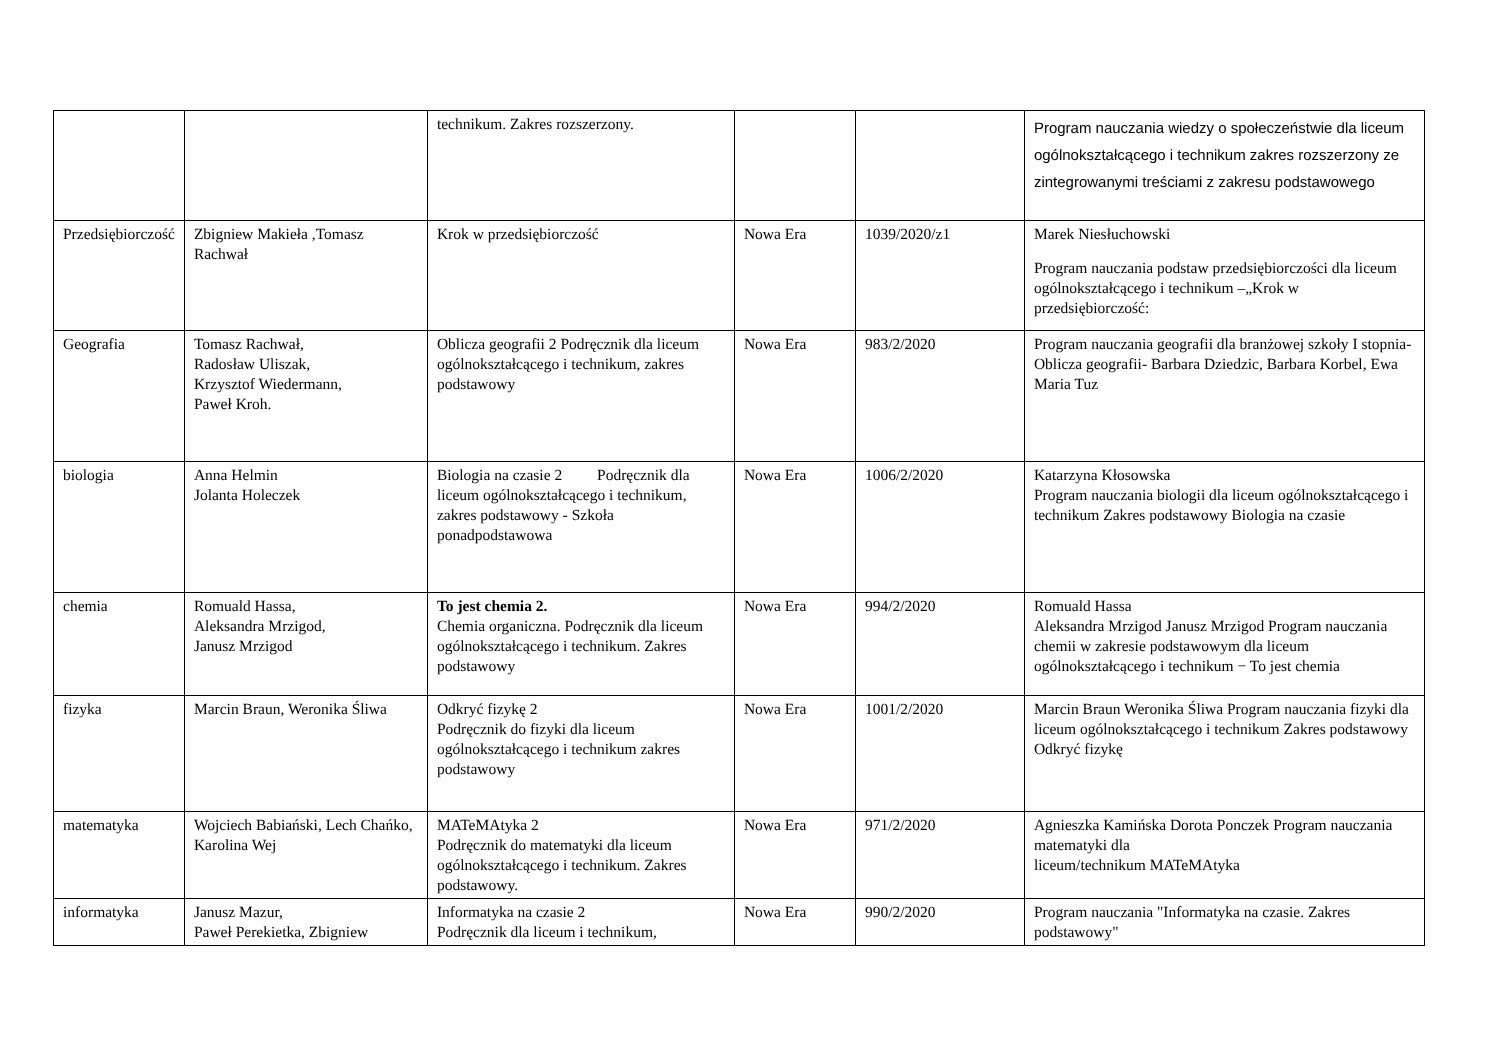| | | technikum. Zakres rozszerzony. | | | Program nauczania wiedzy o społeczeństwie dla liceum ogólnokształcącego i technikum zakres rozszerzony ze zintegrowanymi treściami z zakresu podstawowego |
| Przedsiębiorczość | Zbigniew Makieła ,Tomasz Rachwał | Krok w przedsiębiorczość | Nowa Era | 1039/2020/z1 | Marek Niesłuchowski Program nauczania podstaw przedsiębiorczości dla liceum ogólnokształcącego i technikum –„Krok w przedsiębiorczość: |
| Geografia | Tomasz Rachwał, Radosław Uliszak, Krzysztof Wiedermann, Paweł Kroh. | Oblicza geografii 2 Podręcznik dla liceum ogólnokształcącego i technikum, zakres podstawowy | Nowa Era | 983/2/2020 | Program nauczania geografii dla branżowej szkoły I stopnia- Oblicza geografii- Barbara Dziedzic, Barbara Korbel, Ewa Maria Tuz |
| biologia | Anna Helmin Jolanta Holeczek | Biologia na czasie 2 Podręcznik dla liceum ogólnokształcącego i technikum, zakres podstawowy - Szkoła ponadpodstawowa | Nowa Era | 1006/2/2020 | Katarzyna Kłosowska Program nauczania biologii dla liceum ogólnokształcącego i technikum Zakres podstawowy Biologia na czasie |
| chemia | Romuald Hassa, Aleksandra Mrzigod, Janusz Mrzigod | To jest chemia 2. Chemia organiczna. Podręcznik dla liceum ogólnokształcącego i technikum. Zakres podstawowy | Nowa Era | 994/2/2020 | Romuald Hassa Aleksandra Mrzigod Janusz Mrzigod Program nauczania chemii w zakresie podstawowym dla liceum ogólnokształcącego i technikum − To jest chemia |
| fizyka | Marcin Braun, Weronika Śliwa | Odkryć fizykę 2 Podręcznik do fizyki dla liceum ogólnokształcącego i technikum zakres podstawowy | Nowa Era | 1001/2/2020 | Marcin Braun Weronika Śliwa Program nauczania fizyki dla liceum ogólnokształcącego i technikum Zakres podstawowy Odkryć fizykę |
| matematyka | Wojciech Babiański, Lech Chańko, Karolina Wej | MATeMAtyka 2 Podręcznik do matematyki dla liceum ogólnokształcącego i technikum. Zakres podstawowy. | Nowa Era | 971/2/2020 | Agnieszka Kamińska Dorota Ponczek Program nauczania matematyki dla liceum/technikum MATeMAtyka |
| informatyka | Janusz Mazur, Paweł Perekietka, Zbigniew | Informatyka na czasie 2 Podręcznik dla liceum i technikum, | Nowa Era | 990/2/2020 | Program nauczania "Informatyka na czasie. Zakres podstawowy" |